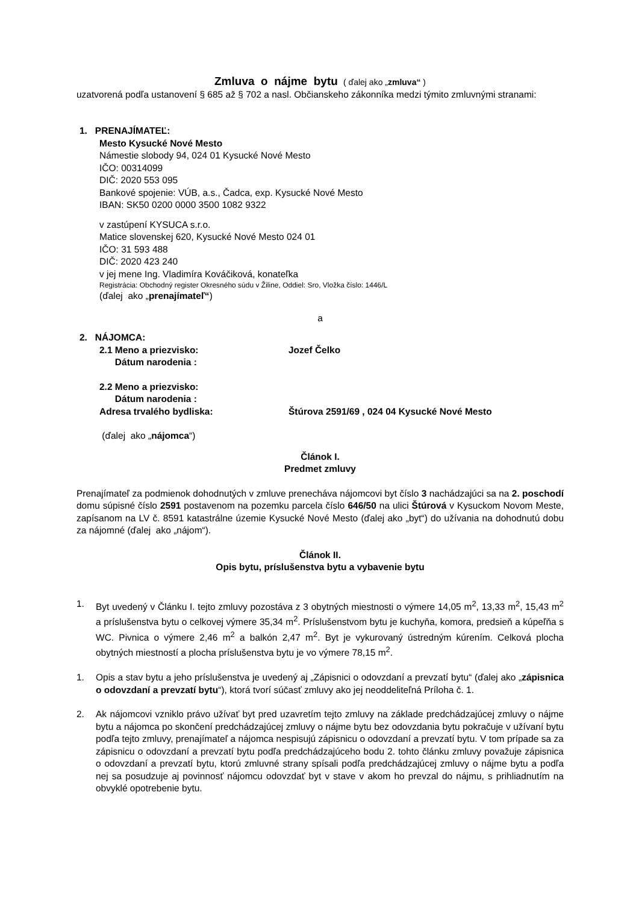Zmluva o nájme bytu ( ďalej ako „zmluva“ )
uzatvorená podľa ustanovení § 685 až § 702 a nasl. Občianskeho zákonníka medzi týmito zmluvnými stranami:
1. PRENAJÍMATEĽ:
Mesto Kysucké Nové Mesto
Námestie slobody 94, 024 01 Kysucké Nové Mesto
IČO: 00314099
DIČ: 2020 553 095
Bankové spojenie: VÚB, a.s., Čadca, exp. Kysucké Nové Mesto
IBAN: SK50 0200 0000 3500 1082 9322
v zastúpení KYSUCA s.r.o.
Matice slovenskej 620, Kysucké Nové Mesto 024 01
IČO: 31 593 488
DIČ: 2020 423 240
v jej mene Ing. Vladimíra Kováčiková, konateľka
Registrácia: Obchodný register Okresného súdu v Žiline, Oddiel: Sro, Vložka číslo: 1446/L
(ďalej ako „prenajímateľ“)
a
2. NÁJOMCA:
2.1 Meno a priezvisko:
Dátum narodenia : Jozef Čelko
2.2 Meno a priezvisko:
Dátum narodenia :
Adresa trvalého bydliska:
Štúrova 2591/69 , 024 04 Kysucké Nové Mesto
(ďalej ako „nájomca“)
Článok I.
Predmet zmluvy
Prenajímateľ za podmienok dohodnutých v zmluve prenecháva nájomcovi byt číslo 3 nachádzajúci sa na 2. poschodí domu súpisné číslo 2591 postavenom na pozemku parcela číslo 646/50 na ulici Štúrová v Kysuckom Novom Meste, zapísanom na LV č. 8591 katastrálne územie Kysucké Nové Mesto (ďalej ako „byt“) do užívania na dohodnutú dobu za nájomné (ďalej ako „nájom“).
Článok II.
Opis bytu, príslušenstva bytu a vybavenie bytu
1. Byt uvedený v Článku I. tejto zmluvy pozostáva z 3 obytných miestnosti o výmere 14,05 m<sup>2</sup>, 13,33 m<sup>2</sup>, 15,43 m<sup>2</sup> a príslušenstva bytu o celkovej výmere 35,34 m<sup>2</sup>. Príslušenstvom bytu je kuchyňa, komora, predsieň a kúpeľňa s WC. Pivnica o výmere 2,46 m<sup>2</sup> a balkón 2,47 m<sup>2</sup>. Byt je vykurovaný ústredným kúrením. Celková plocha obytných miestností a plocha príslušenstva bytu je vo výmere 78,15 m<sup>2</sup>.
1. Opis a stav bytu a jeho príslušenstva je uvedený aj „Zápisnici o odovzdaní a prevzatí bytu“ (ďalej ako „zápisnica o odovzdaní a prevzatí bytu“), ktorá tvorí súčasť zmluvy ako jej neoddeliteľná Príloha č. 1.
2. Ak nájomcovi vzniklo právo užívať byt pred uzavretím tejto zmluvy na základe predchádzajúcej zmluvy o nájme bytu a nájomca po skončení predchádzajúcej zmluvy o nájme bytu bez odovzdania bytu pokračuje v užívaní bytu podľa tejto zmluvy, prenajímateľ a nájomca nespisujú zápisnicu o odovzdaní a prevzatí bytu. V tom prípade sa za zápisnicu o odovzdaní a prevzatí bytu podľa predchádzajúceho bodu 2. tohto článku zmluvy považuje zápisnica o odovzdaní a prevzatí bytu, ktorú zmluvné strany spísali podľa predchádzajúcej zmluvy o nájme bytu a podľa nej sa posudzuje aj povinnosť nájomcu odovzdať byt v stave v akom ho prevzal do nájmu, s prihliadnutím na obvyklé opotrebenie bytu.